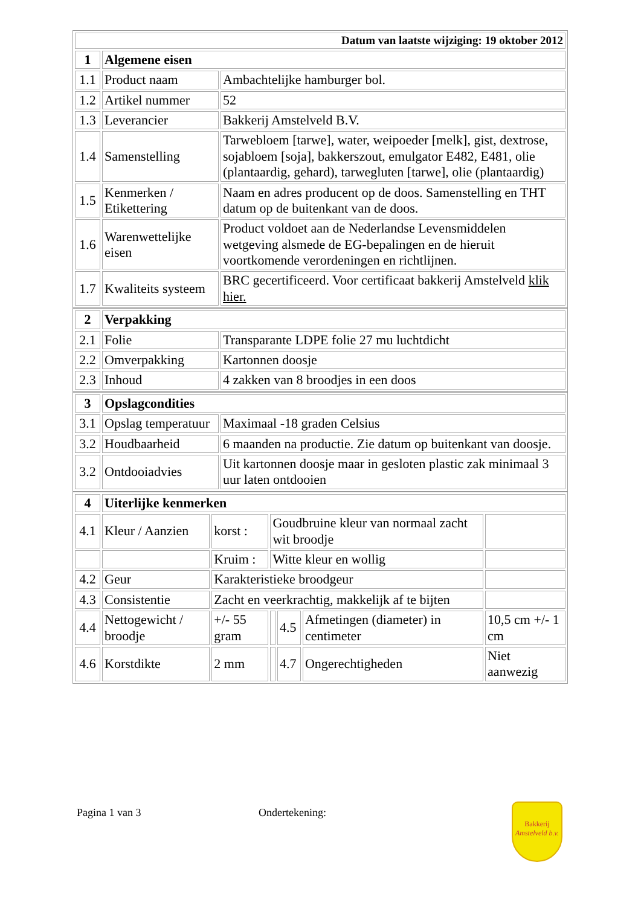| Datum van laatste wijziging: 19 oktober 2012 | | |
| 1 | Algemene eisen | |
| 1.1 | Product naam | Ambachtelijke hamburger bol. |
| 1.2 | Artikel nummer | 52 |
| 1.3 | Leverancier | Bakkerij Amstelveld B.V. |
| 1.4 | Samenstelling | Tarwebloem [tarwe], water, weipoeder [melk], gist, dextrose, sojabloem [soja], bakkerszout, emulgator E482, E481, olie (plantaardig, gehard), tarwegluten [tarwe], olie (plantaardig) |
| 1.5 | Kenmerken / Etikettering | Naam en adres producent op de doos. Samenstelling en THT datum op de buitenkant van de doos. |
| 1.6 | Warenwettelijke eisen | Product voldoet aan de Nederlandse Levensmiddelen wetgeving alsmede de EG-bepalingen en de hieruit voortkomende verordeningen en richtlijnen. |
| 1.7 | Kwaliteits systeem | BRC gecertificeerd. Voor certificaat bakkerij Amstelveld klik hier. |
| 2 | Verpakking | |
| 2.1 | Folie | Transparante LDPE folie 27 mu luchtdicht |
| 2.2 | Omverpakking | Kartonnen doosje |
| 2.3 | Inhoud | 4 zakken van 8 broodjes in een doos |
| 3 | Opslagcondities | |
| 3.1 | Opslag temperatuur | Maximaal -18 graden Celsius |
| 3.2 | Houdbaarheid | 6 maanden na productie. Zie datum op buitenkant van doosje. |
| 3.2 | Ontdooiadvies | Uit kartonnen doosje maar in gesloten plastic zak minimaal 3 uur laten ontdooien |
| 4 | Uiterlijke kenmerken | | | | | |
| 4.1 | Kleur / Aanzien | korst : | Goudbruine kleur van normaal zacht wit broodje | | | |
| | | Kruim : | Witte kleur en wollig | | | |
| 4.2 | Geur | Karakteristieke broodgeur | | | | |
| 4.3 | Consistentie | Zacht en veerkrachtig, makkelijk af te bijten | | | | |
| 4.4 | Nettogewicht / broodje | +/- 55 gram | | 4.5 | Afmetingen (diameter) in centimeter | 10,5 cm +/- 1 cm |
| 4.6 | Korstdikte | 2 mm | | 4.7 | Ongerechtigheden | Niet aanwezig |
Pagina 1 van 3 Ondertekening:
Bakkerij
Amstelveld b.v.